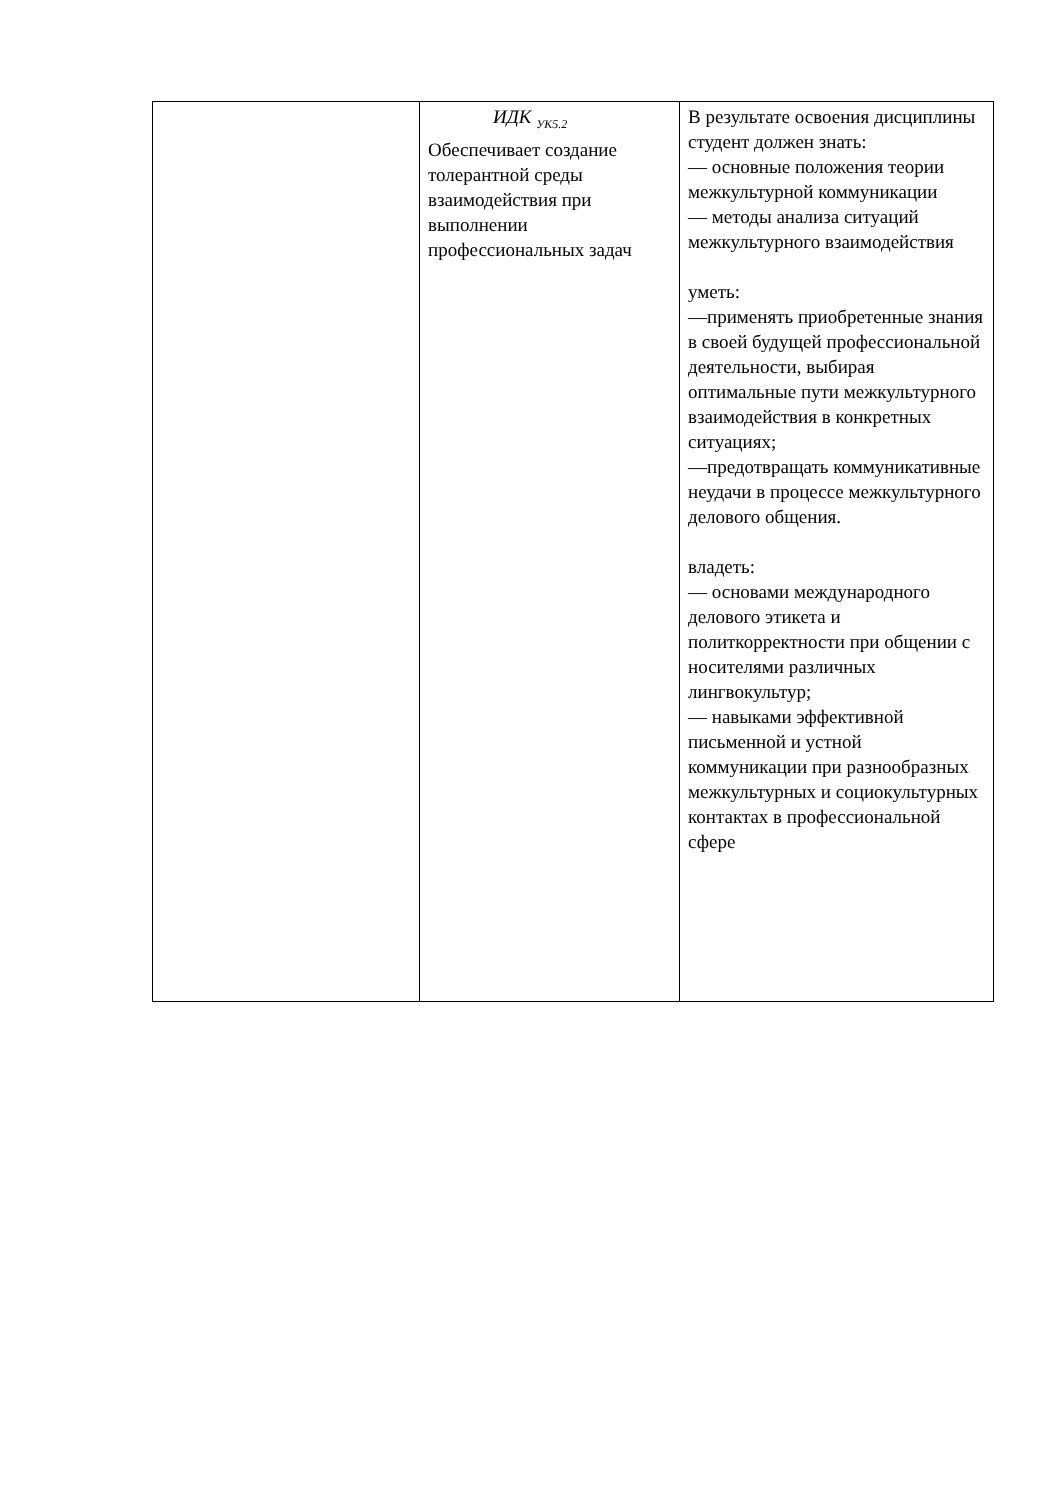| | ИДК <sub>УК5.2</sub> Обеспечивает создание толерантной среды взаимодействия при выполнении профессиональных задач | В результате освоения дисциплины студент должен знать: — основные положения теории межкультурной коммуникации — методы анализа ситуаций межкультурного взаимодействия уметь: —применять приобретенные знания в своей будущей профессиональной деятельности, выбирая оптимальные пути межкультурного взаимодействия в конкретных ситуациях; —предотвращать коммуникативные неудачи в процессе межкультурного делового общения. владеть: — основами международного делового этикета и политкорректности при общении с носителями различных лингвокультур; — навыками эффективной письменной и устной коммуникации при разнообразных межкультурных и социокультурных контактах в профессиональной сфере |